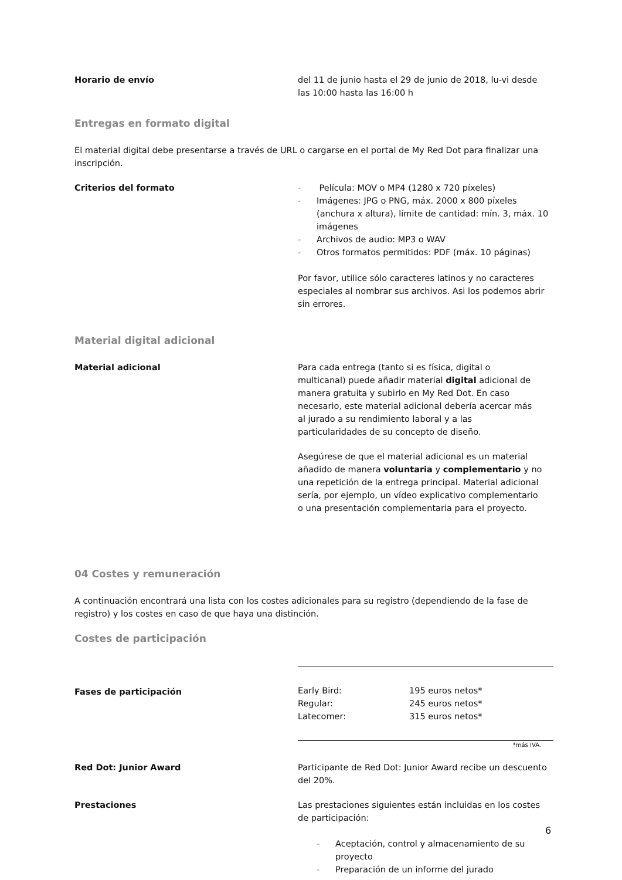Horario de envío del 11 de junio hasta el 29 de junio de 2018, lu-vi desde las 10:00 hasta las 16:00 h
Entregas en formato digital
El material digital debe presentarse a través de URL o cargarse en el portal de My Red Dot para finalizar una inscripción.
Criterios del formato - Película: MOV o MP4 (1280 x 720 píxeles)
- Imágenes: JPG o PNG, máx. 2000 x 800 píxeles (anchura x altura), límite de cantidad: mín. 3, máx. 10 imágenes
- Archivos de audio: MP3 o WAV
- Otros formatos permitidos: PDF (máx. 10 páginas)
Por favor, utilice sólo caracteres latinos y no caracteres especiales al nombrar sus archivos. Asi los podemos abrir sin errores.
Material digital adicional
Material adicional Para cada entrega (tanto si es física, digital o multicanal) puede añadir material digital adicional de manera gratuita y subirlo en My Red Dot. En caso necesario, este material adicional debería acercar más al jurado a su rendimiento laboral y a las particularidades de su concepto de diseño.
Asegúrese de que el material adicional es un material añadido de manera voluntaria y complementario y no una repetición de la entrega principal. Material adicional sería, por ejemplo, un vídeo explicativo complementario o una presentación complementaria para el proyecto.
04 Costes y remuneración
A continuación encontrará una lista con los costes adicionales para su registro (dependiendo de la fase de registro) y los costes en caso de que haya una distinción.
Costes de participación
Fases de participación
| Early Bird: | 195 euros netos* |
| Regular: | 245 euros netos* |
| Latecomer: | 315 euros netos* |
*más IVA.
Red Dot: Junior Award Participante de Red Dot: Junior Award recibe un descuento del 20%.
Prestaciones Las prestaciones siguientes están incluidas en los costes de participación:
- Aceptación, control y almacenamiento de su proyecto
- Preparación de un informe del jurado
6